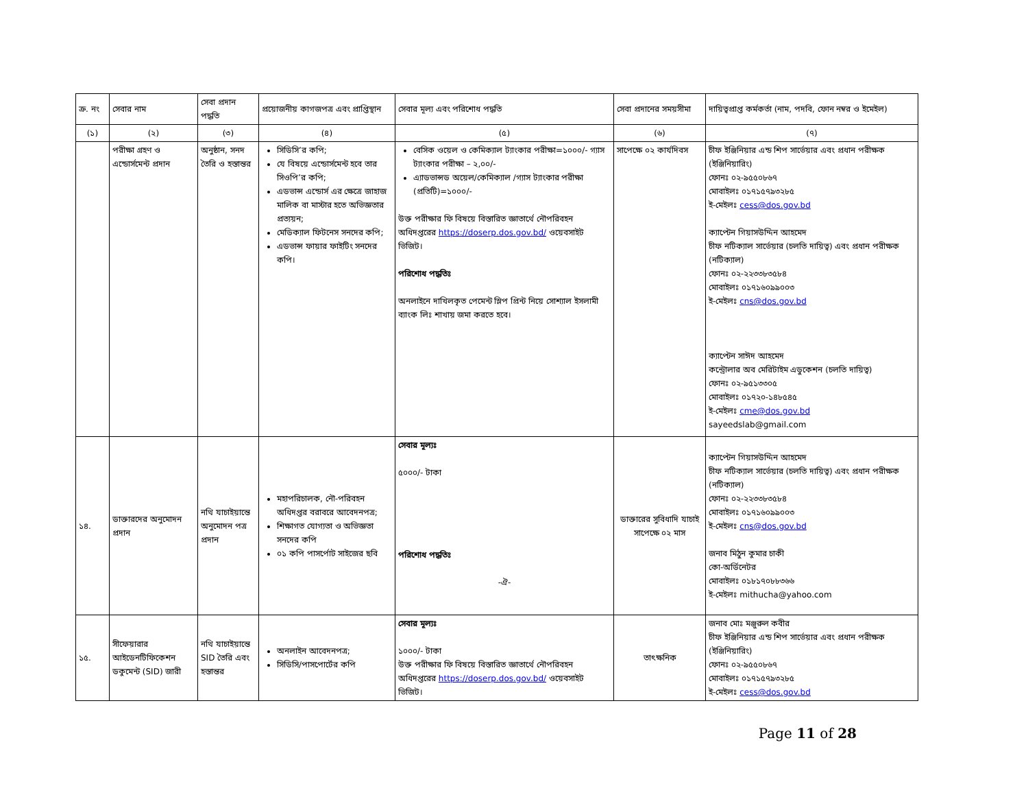| ক্র. নং | সেবার নাম | সেবা প্রদান পদ্ধতি | প্রয়োজনীয় কাগজপত্র এবং প্রাপ্তিস্থান | সেবার মূল্য এবং পরিশোধ পদ্ধতি | সেবা প্রদানের সময়সীমা | দায়িত্বপ্রাপ্ত কর্মকর্তা (নাম, পদবি, ফোন নম্বর ও ইমেইল) |
| --- | --- | --- | --- | --- | --- | --- |
| (১) | (২) | (৩) | (৪) | (৫) | (৬) | (৭) |
| | পরীক্ষা গ্রহণ ও এন্ডোর্সমেন্ট প্রদান | অনুষ্ঠান, সনদ তৈরি ও হস্তান্তর | সিডিসি’র কপি; যে বিষয়ে এন্ডোর্সমেন্ট হবে তার সিওপি’র কপি; এডভান্স এন্ডোর্স এর ক্ষেত্রে জাহাজ মালিক বা মাস্টার হতে অভিজ্ঞতার প্রত্যয়ন; মেডিক্যাল ফিটনেস সনদের কপি; এডভান্স ফায়ার ফাইটিং সনদের কপি। | বেসিক ওয়েল ও কেমিক্যাল ট্যাংকার পরীক্ষা=১০০০/- গ্যাস ট্যাংকার পরীক্ষা – ২,০০/- এ্যাডভান্সড অয়েল/কেমিক্যাল /গ্যাস ট্যাংকার পরীক্ষা (প্রতিটি)=১০০০/- উক্ত পরীক্ষার ফি বিষয়ে বিস্তারিত জ্ঞাতার্থে নৌপরিবহন অধিদপ্তরের https://doserp.dos.gov.bd/ ওয়েবসাইট ভিজিট। পরিশোধ পদ্ধতিঃ অনলাইনে দাখিলকৃত পেমেন্ট স্লিপ প্রিন্ট নিয়ে সোশ্যাল ইসলামী ব্যাংক লিঃ শাখায় জমা করতে হবে। | সাপেক্ষে ০২ কার্যদিবস | চীফ ইঞ্জিনিয়ার এন্ড শিপ সার্ভেয়ার এবং প্রধান পরীক্ষক (ইঞ্জিনিয়ারিং) ফোনঃ ০২-৯৫৫০৮৬৭ মোবাইলঃ ০১৭১৫৭৯৩২৮৫ ই-মেইলঃ cess@dos.gov.bd ক্যাপ্টেন গিয়াসউদ্দিন আহমেদ চীফ নটিক্যাল সার্ভেয়ার (চলতি দায়িত্ব) এবং প্রধান পরীক্ষক (নটিক্যাল) ফোনঃ ০২-২২৩৩৮৩৫৮৪ মোবাইলঃ ০১৭১৬০৯৯০০৩ ই-মেইলঃ cns@dos.gov.bd ক্যাপ্টেন সাঈদ আহমেদ কন্ট্রোলার অব মেরিটাইম এডুকেশন (চলতি দায়িত্ব) ফোনঃ ০২-৯৫১৩৩০৫ মোবাইলঃ ০১৭২০-১৪৮৫৪৫ ই-মেইলঃ cme@dos.gov.bd sayeedslab@gmail.com |
| ১৪. | ডাক্তারদের অনুমোদন প্রদান | নথি যাচাইয়ান্তে অনুমোদন পত্র প্রদান | মহাপরিচালক, নৌ-পরিবহন অধিদপ্তর বরাবরে আবেদনপত্র; শিক্ষাগত যোগ্যতা ও অভিজ্ঞতা সনদের কপি ০১ কপি পাসর্পোট সাইজের ছবি | সেবার মূল্যঃ ৫০০০/- টাকা পরিশোধ পদ্ধতিঃ -ঐ- | ডাক্তারের সুবিধাদি যাচাই সাপেক্ষে ০২ মাস | ক্যাপ্টেন গিয়াসউদ্দিন আহমেদ চীফ নটিক্যাল সার্ভেয়ার (চলতি দায়িত্ব) এবং প্রধান পরীক্ষক (নটিক্যাল) ফোনঃ ০২-২২৩৩৮৩৫৮৪ মোবাইলঃ ০১৭১৬০৯৯০০৩ ই-মেইলঃ cns@dos.gov.bd জনাব মিঠুন কুমার চাকী কো-অর্ডিনেটর মোবাইলঃ ০১৮১৭০৮৮৩৬৬ ই-মেইলঃ mithucha@yahoo.com |
| ১৫. | সীফেয়ারার আইডেনটিফিকেশন ডকুমেন্ট (SID) জারী | নথি যাচাইয়ান্তে SID তৈরি এবং হস্তান্তর | অনলাইন আবেদনপত্র; সিডিসি/পাসপোর্টের কপি | সেবার মূল্যঃ ১০০০/- টাকা উক্ত পরীক্ষার ফি বিষয়ে বিস্তারিত জ্ঞাতার্থে নৌপরিবহন অধিদপ্তরের https://doserp.dos.gov.bd/ ওয়েবসাইট ভিজিট। | তাৎক্ষনিক | জনাব মোঃ মঞ্জুরুল কবীর চীফ ইঞ্জিনিয়ার এন্ড শিপ সার্ভেয়ার এবং প্রধান পরীক্ষক (ইঞ্জিনিয়ারিং) ফোনঃ ০২-৯৫৫০৮৬৭ মোবাইলঃ ০১৭১৫৭৯৩২৮৫ ই-মেইলঃ cess@dos.gov.bd |
Page 11 of 28